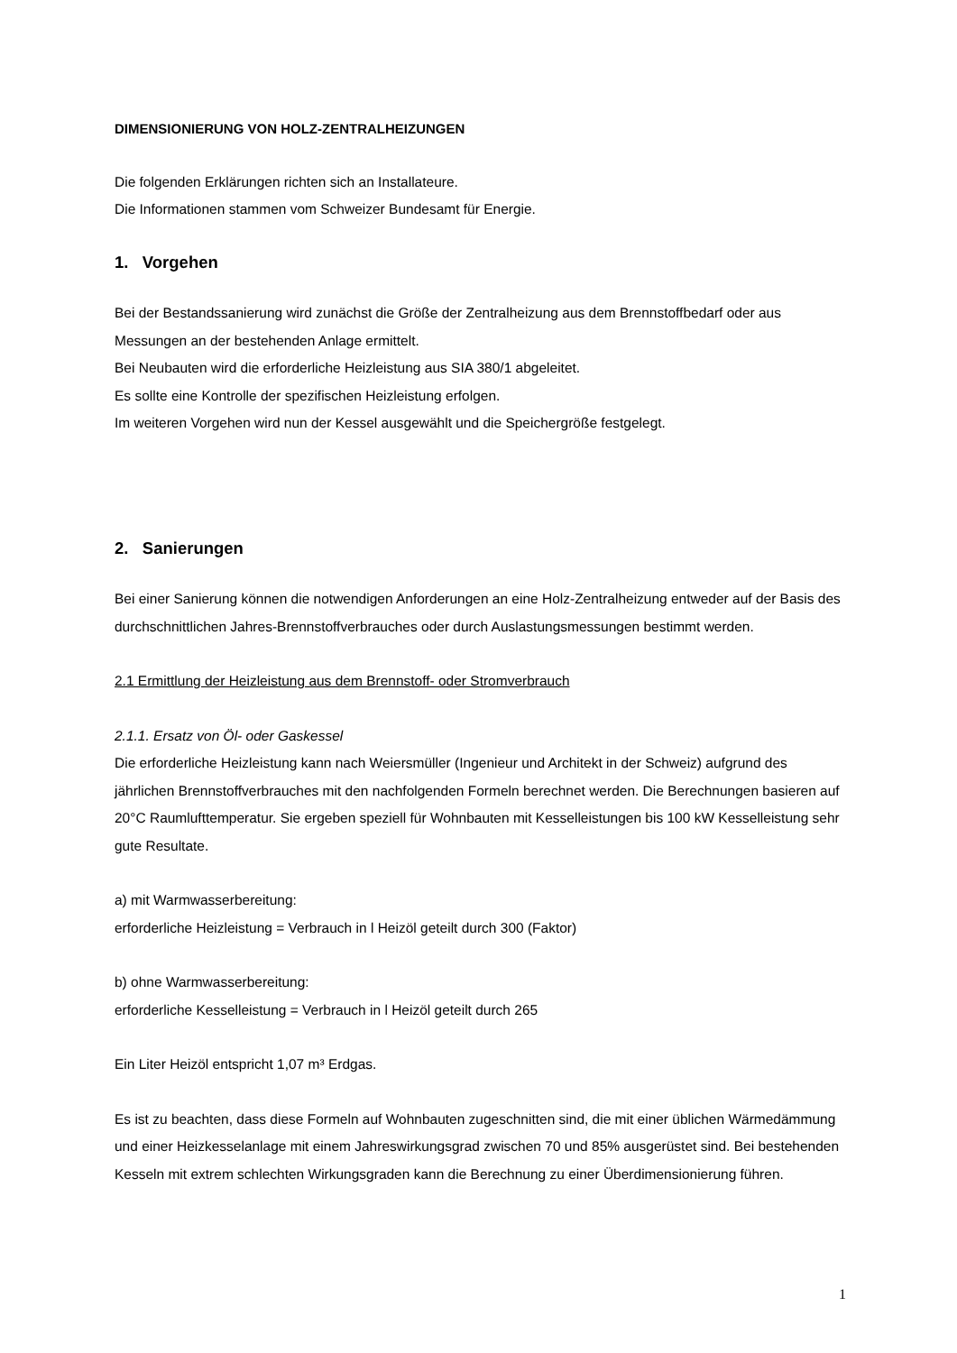DIMENSIONIERUNG VON HOLZ-ZENTRALHEIZUNGEN
Die folgenden Erklärungen richten sich an Installateure.
Die Informationen stammen vom Schweizer Bundesamt für Energie.
1. Vorgehen
Bei der Bestandssanierung wird zunächst die Größe der Zentralheizung aus dem Brennstoffbedarf oder aus Messungen an der bestehenden Anlage ermittelt.
Bei Neubauten wird die erforderliche Heizleistung aus SIA 380/1 abgeleitet.
Es sollte eine Kontrolle der spezifischen Heizleistung erfolgen.
Im weiteren Vorgehen wird nun der Kessel ausgewählt und die Speichergröße festgelegt.
2. Sanierungen
Bei einer Sanierung können die notwendigen Anforderungen an eine Holz-Zentralheizung entweder auf der Basis des durchschnittlichen Jahres-Brennstoffverbrauches oder durch Auslastungsmessungen bestimmt werden.
2.1 Ermittlung der Heizleistung aus dem Brennstoff- oder Stromverbrauch
2.1.1. Ersatz von Öl- oder Gaskessel
Die erforderliche Heizleistung kann nach Weiersmüller (Ingenieur und Architekt in der Schweiz) aufgrund des jährlichen Brennstoffverbrauches mit den nachfolgenden Formeln berechnet werden. Die Berechnungen basieren auf 20°C Raumlufttemperatur. Sie ergeben speziell für Wohnbauten mit Kesselleistungen bis 100 kW Kesselleistung sehr gute Resultate.
a) mit Warmwasserbereitung:
erforderliche Heizleistung = Verbrauch in l Heizöl geteilt durch 300 (Faktor)
b) ohne Warmwasserbereitung:
erforderliche Kesselleistung = Verbrauch in l Heizöl geteilt durch 265
Ein Liter Heizöl entspricht 1,07 m³ Erdgas.
Es ist zu beachten, dass diese Formeln auf Wohnbauten zugeschnitten sind, die mit einer üblichen Wärmedämmung und einer Heizkesselanlage mit einem Jahreswirkungsgrad zwischen 70 und 85% ausgerüstet sind. Bei bestehenden Kesseln mit extrem schlechten Wirkungsgraden kann die Berechnung zu einer Überdimensionierung führen.
1